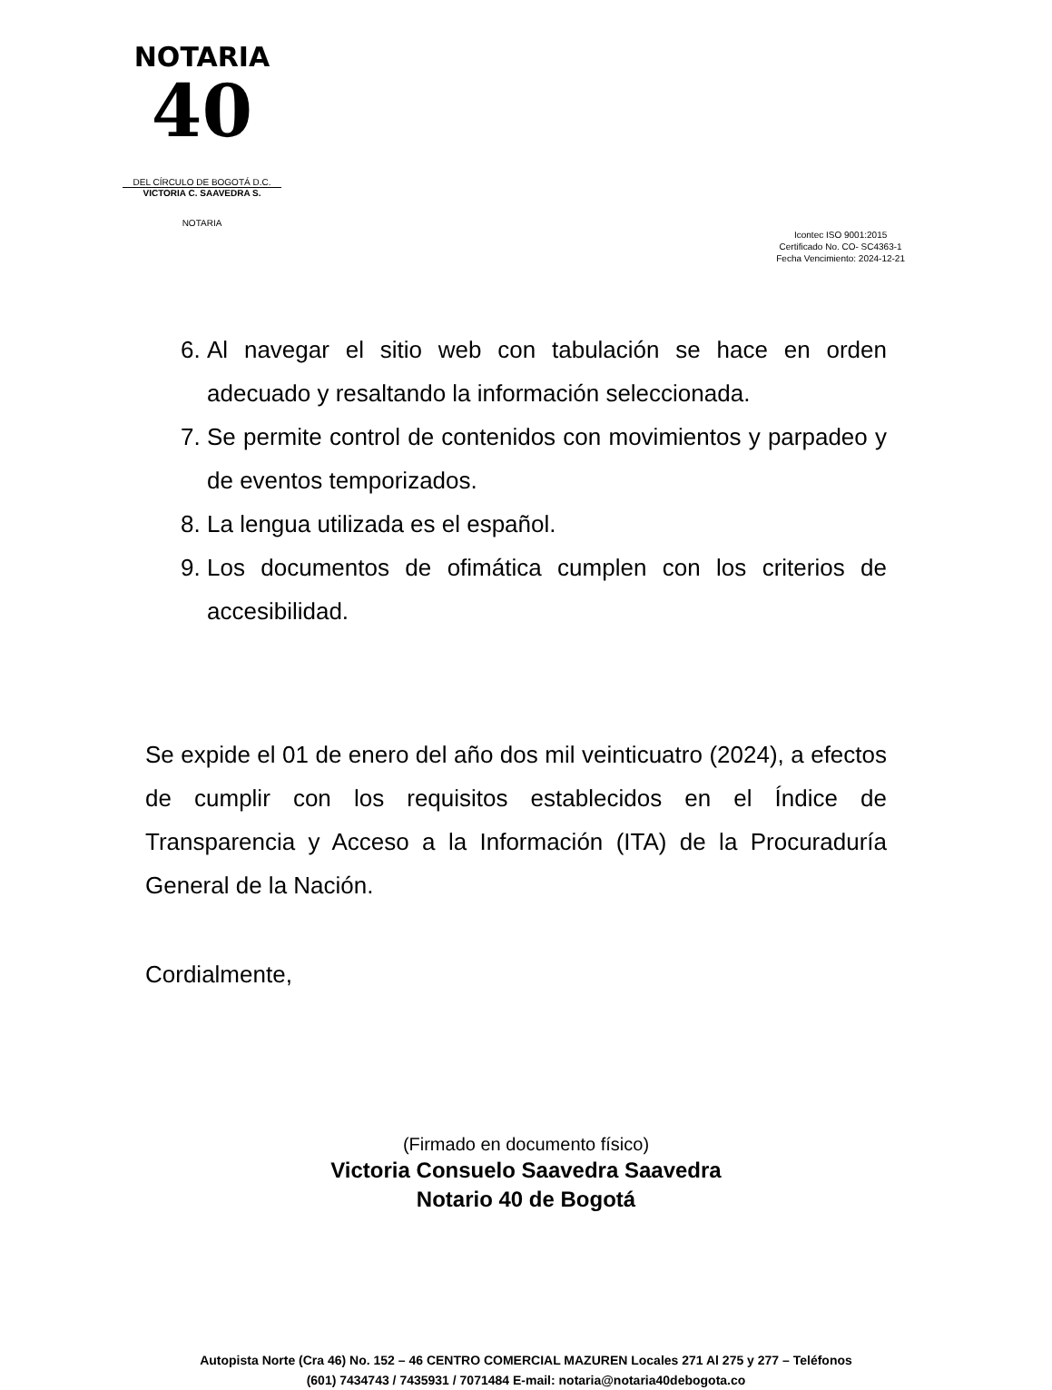NOTARIA
40
DEL CÍRCULO DE BOGOTÁ D.C.
VICTORIA C. SAAVEDRA S.
NOTARIA
Icontec ISO 9001:2015
Certificado No. CO- SC4363-1
Fecha Vencimiento: 2024-12-21
6. Al navegar el sitio web con tabulación se hace en orden adecuado y resaltando la información seleccionada.
7. Se permite control de contenidos con movimientos y parpadeo y de eventos temporizados.
8. La lengua utilizada es el español.
9. Los documentos de ofimática cumplen con los criterios de accesibilidad.
Se expide el 01 de enero del año dos mil veinticuatro (2024), a efectos de cumplir con los requisitos establecidos en el Índice de Transparencia y Acceso a la Información (ITA) de la Procuraduría General de la Nación.
Cordialmente,
(Firmado en documento físico)
Victoria Consuelo Saavedra Saavedra
Notario 40 de Bogotá
Autopista Norte (Cra 46) No. 152 – 46 CENTRO COMERCIAL MAZUREN Locales 271 Al 275 y 277 – Teléfonos
(601) 7434743 / 7435931 / 7071484 E-mail: notaria@notaria40debogota.co